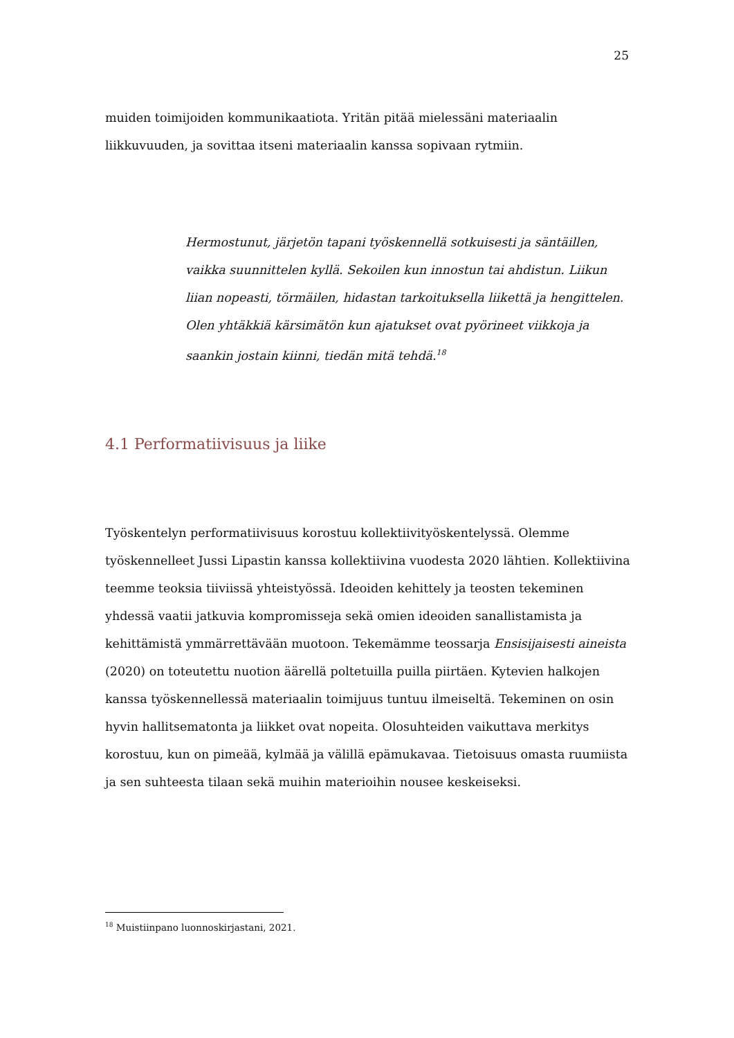25
muiden toimijoiden kommunikaatiota. Yritän pitää mielessäni materiaalin liikkuvuuden, ja sovittaa itseni materiaalin kanssa sopivaan rytmiin.
Hermostunut, järjetön tapani työskennellä sotkuisesti ja säntäillen, vaikka suunnittelen kyllä. Sekoilen kun innostun tai ahdistun. Liikun liian nopeasti, törmäilen, hidastan tarkoituksella liikettä ja hengittelen. Olen yhtäkkiä kärsimätön kun ajatukset ovat pyörineet viikkoja ja saankin jostain kiinni, tiedän mitä tehdä.<sup>18</sup>
4.1 Performatiivisuus ja liike
Työskentelyn performatiivisuus korostuu kollektiivityöskentelyssä. Olemme työskennelleet Jussi Lipastin kanssa kollektiivina vuodesta 2020 lähtien. Kollektiivina teemme teoksia tiiviissä yhteistyössä. Ideoiden kehittely ja teosten tekeminen yhdessä vaatii jatkuvia kompromisseja sekä omien ideoiden sanallistamista ja kehittämistä ymmärrettävään muotoon. Tekemämme teossarja Ensisijaisesti aineista (2020) on toteutettu nuotion äärellä poltetuilla puilla piirtäen. Kytevien halkojen kanssa työskennellessä materiaalin toimijuus tuntuu ilmeiseltä. Tekeminen on osin hyvin hallitsematonta ja liikket ovat nopeita. Olosuhteiden vaikuttava merkitys korostuu, kun on pimeää, kylmää ja välillä epämukavaa. Tietoisuus omasta ruumiista ja sen suhteesta tilaan sekä muihin materioihin nousee keskeiseksi.
<sup>18</sup> Muistiinpano luonnoskirjastani, 2021.